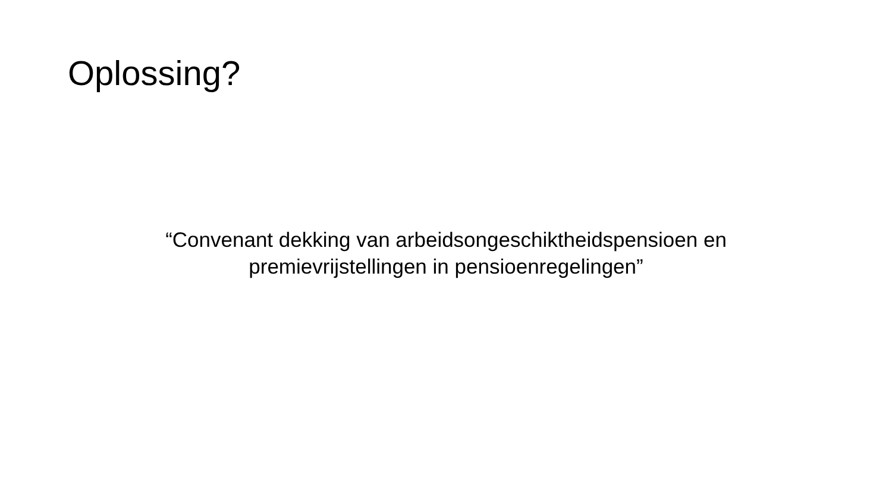Oplossing?
“Convenant dekking van arbeidsongeschiktheidspensioen en
premievrijstellingen in pensioenregelingen”